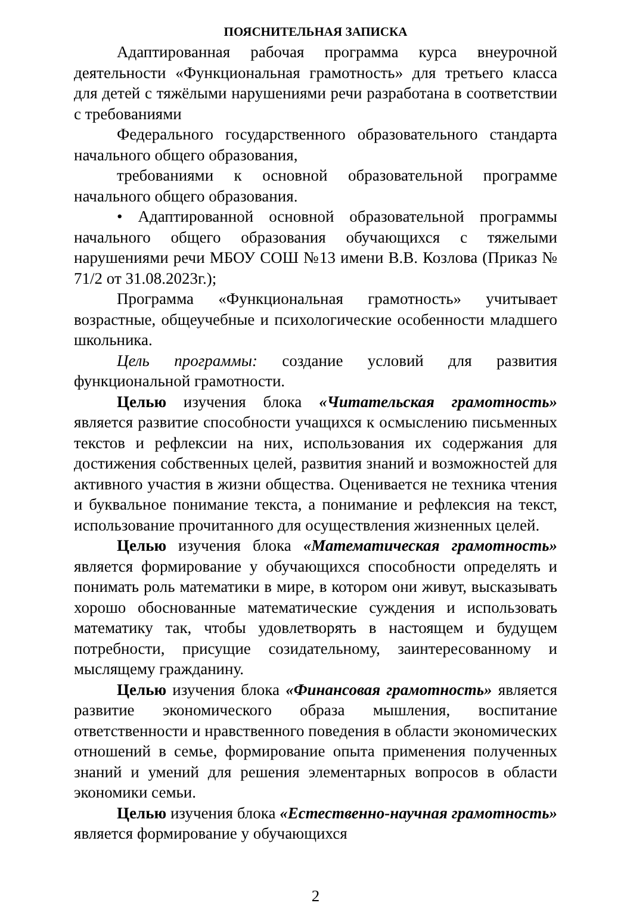ПОЯСНИТЕЛЬНАЯ ЗАПИСКА
Адаптированная рабочая программа курса внеурочной деятельности «Функциональная грамотность» для третьего класса для детей с тяжёлыми нарушениями речи разработана в соответствии с требованиями
Федерального государственного образовательного стандарта начального общего образования,
требованиями к основной образовательной программе начального общего образования.
• Адаптированной основной образовательной программы начального общего образования обучающихся с тяжелыми нарушениями речи МБОУ СОШ №13 имени В.В. Козлова (Приказ № 71/2 от 31.08.2023г.);
Программа «Функциональная грамотность» учитывает возрастные, общеучебные и психологические особенности младшего школьника.
Цель программы: создание условий для развития функциональной грамотности.
Целью изучения блока «Читательская грамотность» является развитие способности учащихся к осмыслению письменных текстов и рефлексии на них, использования их содержания для достижения собственных целей, развития знаний и возможностей для активного участия в жизни общества. Оценивается не техника чтения и буквальное понимание текста, а понимание и рефлексия на текст, использование прочитанного для осуществления жизненных целей.
Целью изучения блока «Математическая грамотность» является формирование у обучающихся способности определять и понимать роль математики в мире, в котором они живут, высказывать хорошо обоснованные математические суждения и использовать математику так, чтобы удовлетворять в настоящем и будущем потребности, присущие созидательному, заинтересованному и мыслящему гражданину.
Целью изучения блока «Финансовая грамотность» является развитие экономического образа мышления, воспитание ответственности и нравственного поведения в области экономических отношений в семье, формирование опыта применения полученных знаний и умений для решения элементарных вопросов в области экономики семьи.
Целью изучения блока «Естественно-научная грамотность» является формирование у обучающихся
2